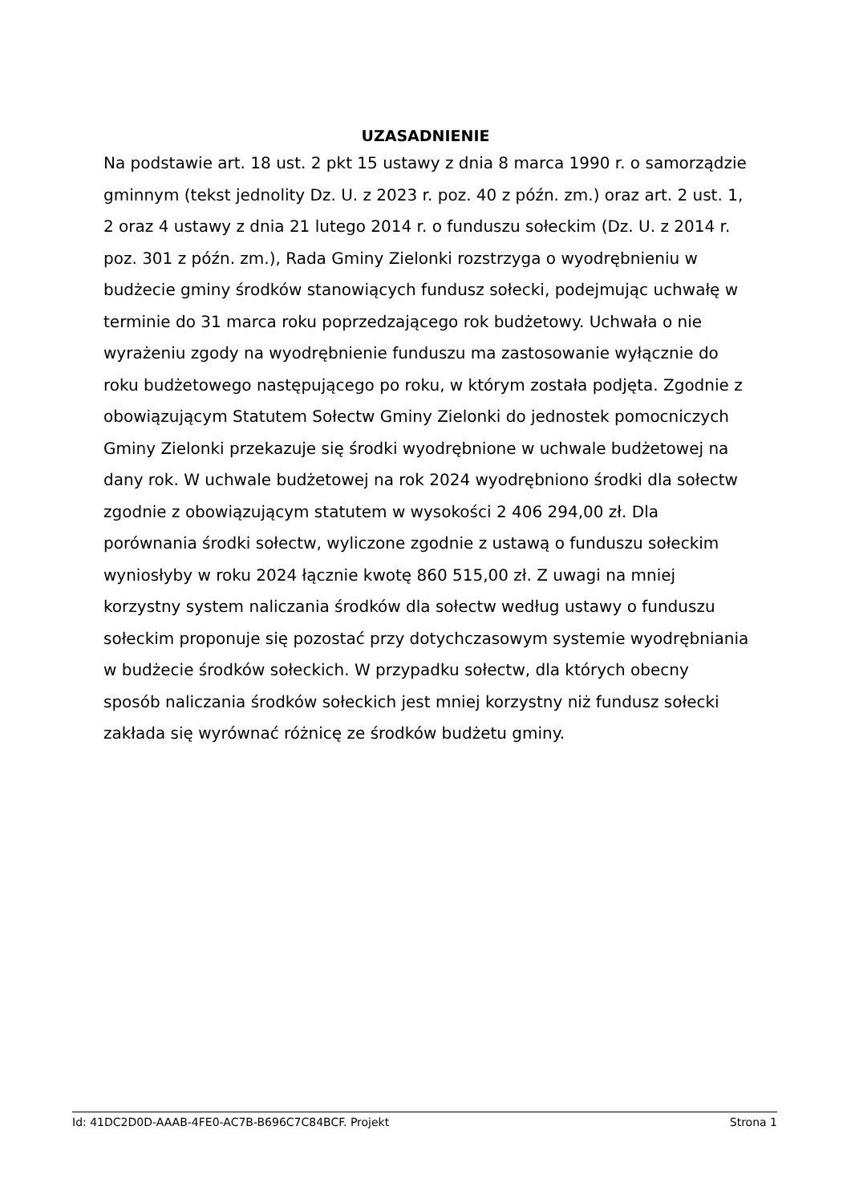UZASADNIENIE
Na podstawie art. 18 ust. 2 pkt 15 ustawy z dnia 8 marca 1990 r. o samorządzie gminnym (tekst jednolity Dz. U. z 2023 r. poz. 40 z późn. zm.) oraz art. 2 ust. 1, 2 oraz 4 ustawy z dnia 21 lutego 2014 r. o funduszu sołeckim (Dz. U. z 2014 r. poz. 301 z późn. zm.), Rada Gminy Zielonki rozstrzyga o wyodrębnieniu w budżecie gminy środków stanowiących fundusz sołecki, podejmując uchwałę w terminie do 31 marca roku poprzedzającego rok budżetowy. Uchwała o nie wyrażeniu zgody na wyodrębnienie funduszu ma zastosowanie wyłącznie do roku budżetowego następującego po roku, w którym została podjęta. Zgodnie z obowiązującym Statutem Sołectw Gminy Zielonki do jednostek pomocniczych Gminy Zielonki przekazuje się środki wyodrębnione w uchwale budżetowej na dany rok. W uchwale budżetowej na rok 2024 wyodrębniono środki dla sołectw zgodnie z obowiązującym statutem w wysokości 2 406 294,00 zł. Dla porównania środki sołectw, wyliczone zgodnie z ustawą o funduszu sołeckim wyniosłyby w roku 2024 łącznie kwotę 860 515,00 zł. Z uwagi na mniej korzystny system naliczania środków dla sołectw według ustawy o funduszu sołeckim proponuje się pozostać przy dotychczasowym systemie wyodrębniania w budżecie środków sołeckich. W przypadku sołectw, dla których obecny sposób naliczania środków sołeckich jest mniej korzystny niż fundusz sołecki zakłada się wyrównać różnicę ze środków budżetu gminy.
Id: 41DC2D0D-AAAB-4FE0-AC7B-B696C7C84BCF. Projekt Strona 1